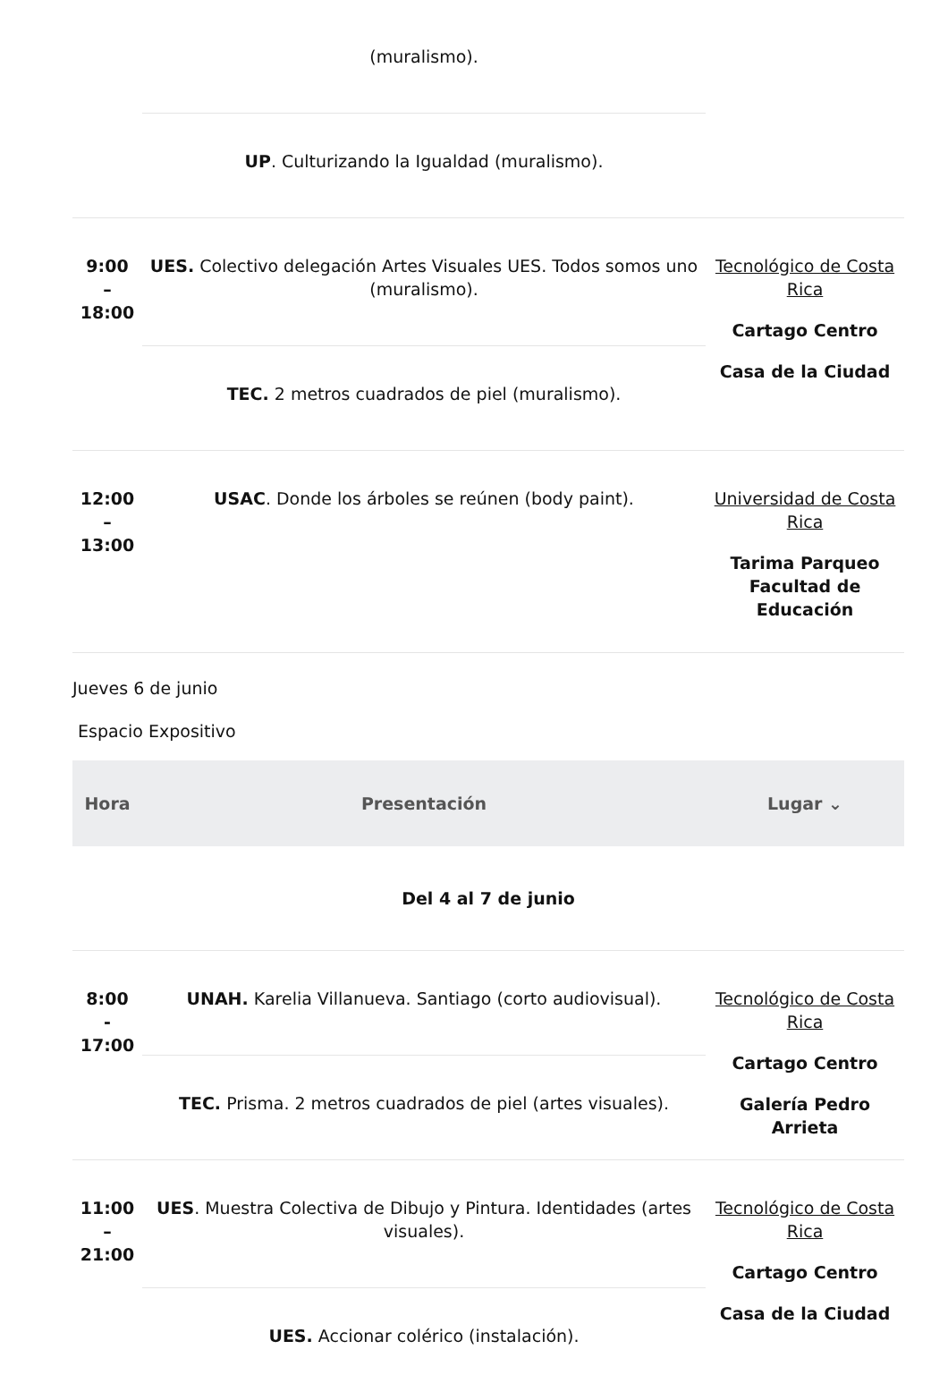| | (muralismo). UP . Culturizando la Igualdad (muralismo). | |
| 9:00 – 18:00 | UES. Colectivo delegación Artes Visuales UES. Todos somos uno (muralismo). TEC. 2 metros cuadrados de piel (muralismo). | Tecnológico de Costa Rica Cartago Centro Casa de la Ciudad |
| 12:00 – 13:00 | USAC . Donde los árboles se reúnen (body paint). | Universidad de Costa Rica Tarima Parqueo Facultad de Educación |
Jueves 6 de junio
Espacio Expositivo
| Hora | Presentación | Lugar ⌄ |
| --- | --- | --- |
| Del 4 al 7 de junio | | |
| 8:00 - 17:00 | UNAH. Karelia Villanueva. Santiago (corto audiovisual). TEC. Prisma. 2 metros cuadrados de piel (artes visuales). | Tecnológico de Costa Rica Cartago Centro Galería Pedro Arrieta |
| 11:00 – 21:00 | UES . Muestra Colectiva de Dibujo y Pintura. Identidades (artes visuales). UES. Accionar colérico (instalación). | Tecnológico de Costa Rica Cartago Centro Casa de la Ciudad |